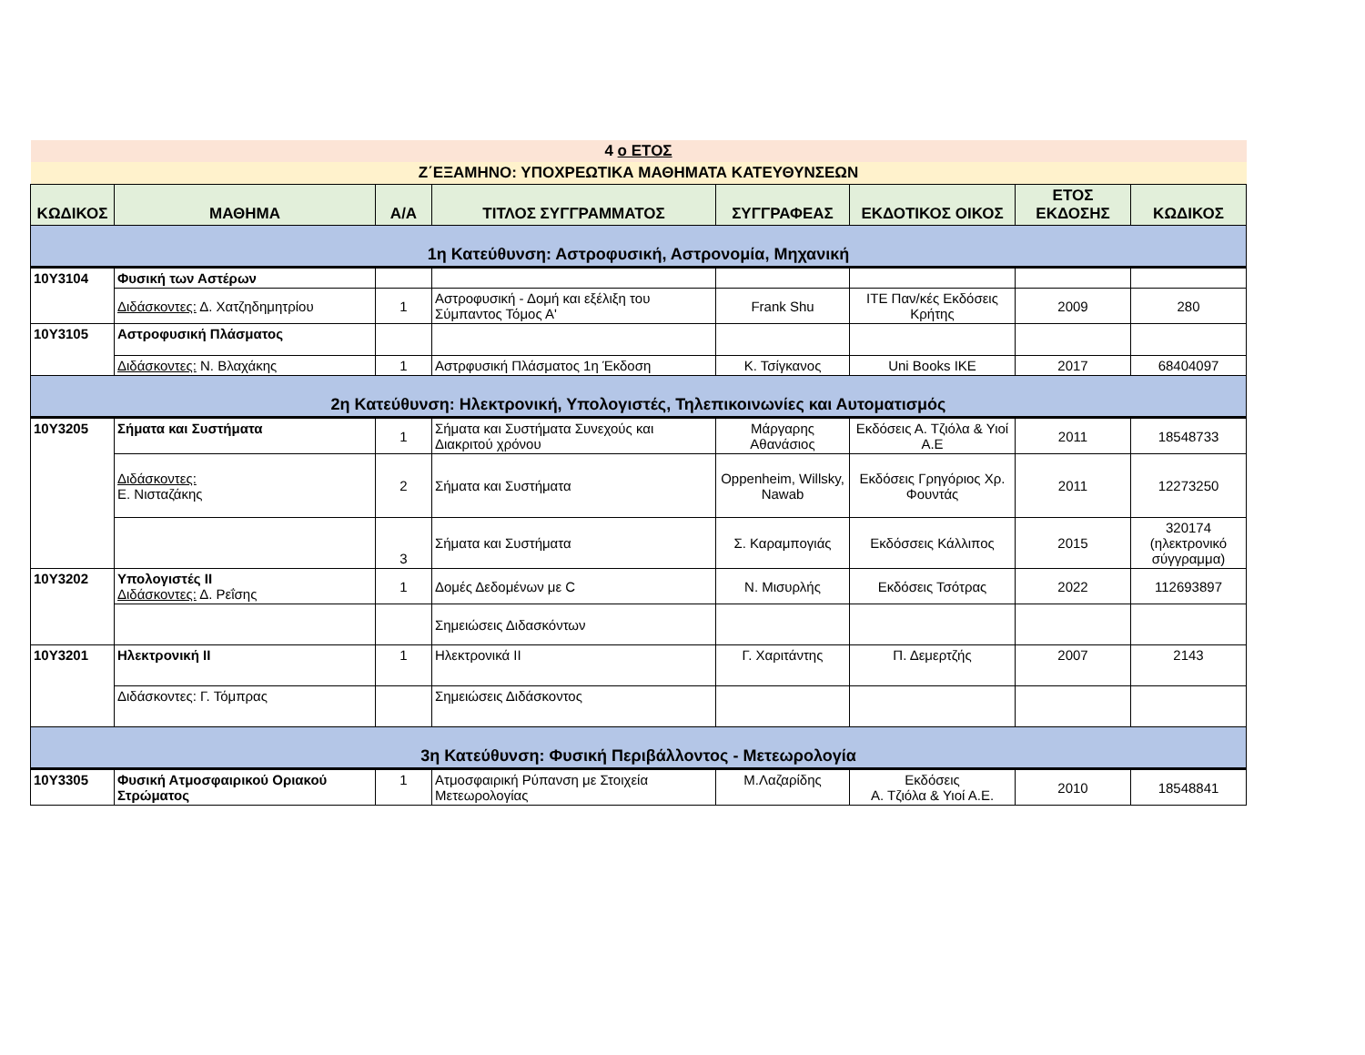| 4 ο ΕΤΟΣ | | | | | | | |
| Ζ΄ΕΞΑΜΗΝΟ: ΥΠΟΧΡΕΩΤΙΚΑ ΜΑΘΗΜΑΤΑ ΚΑΤΕΥΘΥΝΣΕΩΝ | | | | | | | |
| ΚΩΔΙΚΟΣ | ΜΑΘΗΜΑ | Α/Α | ΤΙΤΛΟΣ ΣΥΓΓΡΑΜΜΑΤΟΣ | ΣΥΓΓΡΑΦΕΑΣ | ΕΚΔΟΤΙΚΟΣ ΟΙΚΟΣ | ΕΤΟΣ ΕΚΔΟΣΗΣ | ΚΩΔΙΚΟΣ |
| 1η Κατεύθυνση: Αστροφυσική, Αστρονομία, Μηχανική | | | | | | | |
| 10Υ3104 | Φυσική των Αστέρων | | | | | | |
| | Διδάσκοντες: Δ. Χατζηδημητρίου | 1 | Αστροφυσική - Δομή και εξέλιξη του Σύμπαντος Τόμος Α' | Frank Shu | ΙΤΕ Παν/κές Εκδόσεις Κρήτης | 2009 | 280 |
| 10Υ3105 | Αστροφυσική Πλάσματος | | | | | | |
| | Διδάσκοντες: Ν. Βλαχάκης | 1 | Αστρφυσική Πλάσματος 1η Έκδοση | Κ. Τσίγκανος | Uni Books ΙΚΕ | 2017 | 68404097 |
| 2η Κατεύθυνση: Ηλεκτρονική, Υπολογιστές, Τηλεπικοινωνίες και Αυτοματισμός | | | | | | | |
| 10Υ3205 | Σήματα και Συστήματα | 1 | Σήματα και Συστήματα Συνεχούς και Διακριτού χρόνου | Μάργαρης Αθανάσιος | Εκδόσεις Α. Τζιόλα & Υιοί Α.Ε | 2011 | 18548733 |
| | Διδάσκοντες: Ε. Νισταζάκης | 2 | Σήματα και Συστήματα | Oppenheim, Willsky, Nawab | Εκδόσεις Γρηγόριος Χρ. Φουντάς | 2011 | 12273250 |
| | | 3 | Σήματα και Συστήματα | Σ. Καραμπογιάς | Εκδόσσεις Κάλλιπος | 2015 | 320174 (ηλεκτρονικό σύγγραμμα) |
| 10Υ3202 | Υπολογιστές ΙΙ Διδάσκοντες: Δ. Ρεΐσης | 1 | Δομές Δεδομένων με C | Ν. Μισυρλής | Εκδόσεις Τσότρας | 2022 | 112693897 |
| | | | Σημειώσεις Διδασκόντων | | | | |
| 10Υ3201 | Ηλεκτρονική ΙΙ | 1 | Ηλεκτρονικά ΙΙ | Γ. Χαριτάντης | Π. Δεμερτζής | 2007 | 2143 |
| | Διδάσκοντες: Γ. Τόμπρας | | Σημειώσεις Διδάσκοντος | | | | |
| 3η Κατεύθυνση: Φυσική Περιβάλλοντος - Μετεωρολογία | | | | | | | |
| 10Υ3305 | Φυσική Ατμοσφαιρικού Οριακού Στρώματος | 1 | Ατμοσφαιρική Ρύπανση με Στοιχεία Μετεωρολογίας | Μ.Λαζαρίδης | Εκδόσεις Α. Τζιόλα & Υιοί Α.Ε. | 2010 | 18548841 |